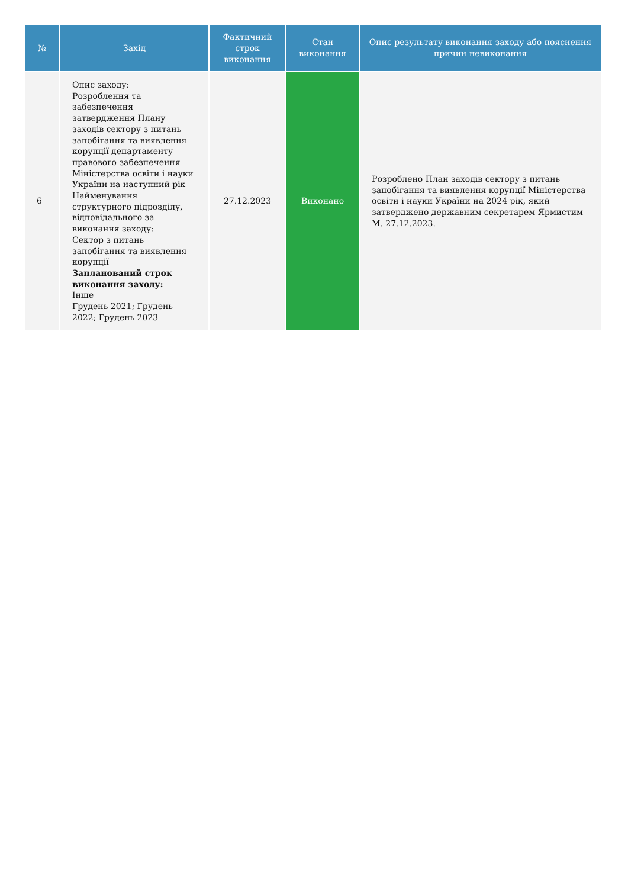| № | Захід | Фактичний строк виконання | Стан виконання | Опис результату виконання заходу або пояснення причин невиконання |
| --- | --- | --- | --- | --- |
| 6 | Опис заходу: Розроблення та забезпечення затвердження Плану заходів сектору з питань запобігання та виявлення корупції департаменту правового забезпечення Міністерства освіти і науки України на наступний рік Найменування структурного підрозділу, відповідального за виконання заходу: Сектор з питань запобігання та виявлення корупції Запланований строк виконання заходу: Інше Грудень 2021; Грудень 2022; Грудень 2023 | 27.12.2023 | Виконано | Розроблено План заходів сектору з питань запобігання та виявлення корупції Міністерства освіти і науки України на 2024 рік, який затверджено державним секретарем Ярмистим М. 27.12.2023. |